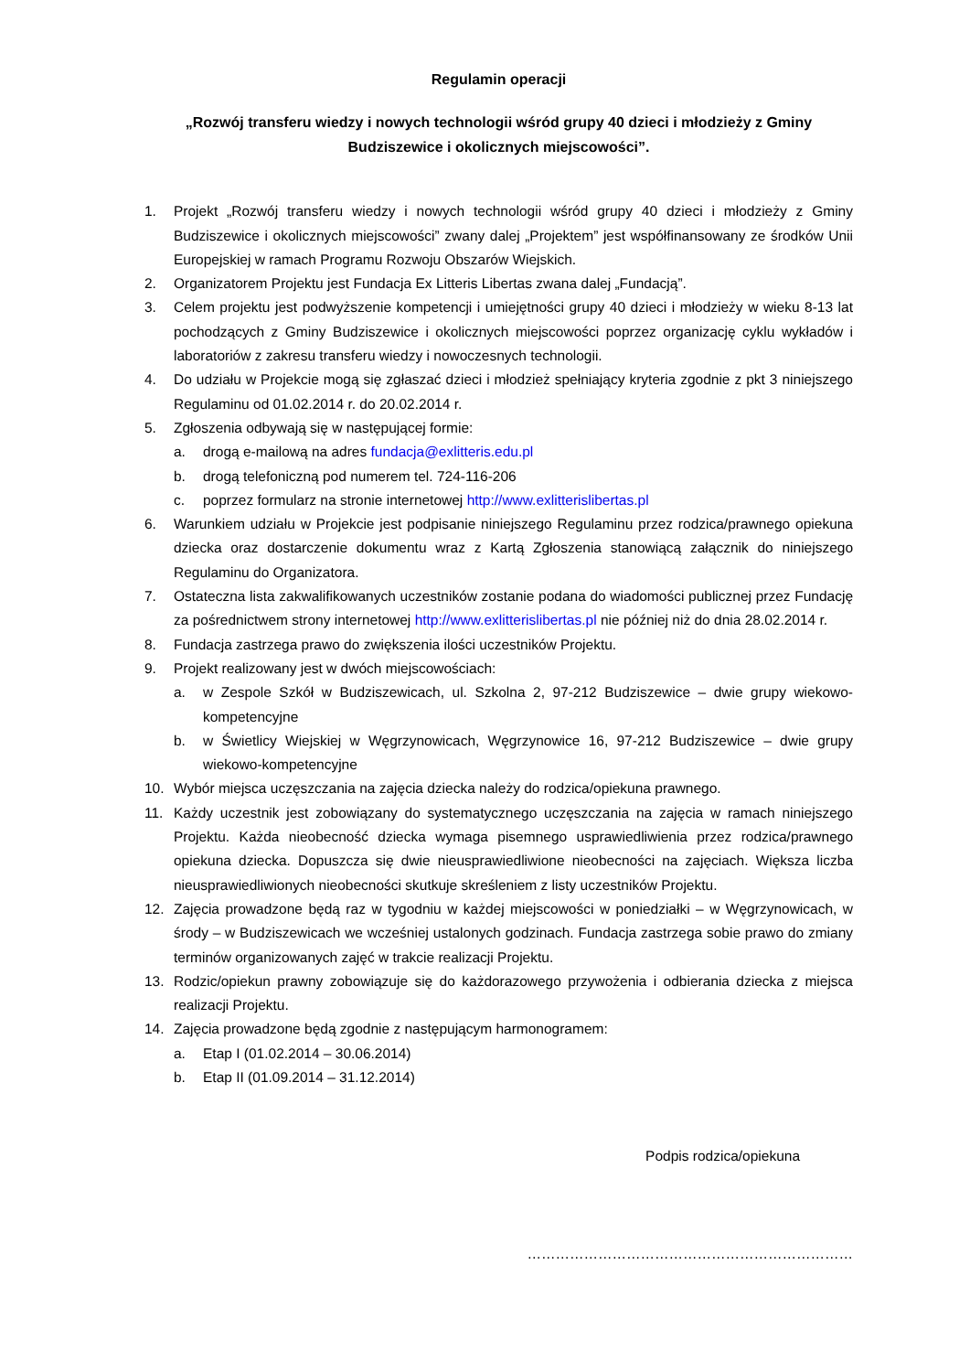Regulamin operacji
„Rozwój transferu wiedzy i nowych technologii wśród grupy 40 dzieci i młodzieży z Gminy Budziszewice i okolicznych miejscowości”.
1. Projekt „Rozwój transferu wiedzy i nowych technologii wśród grupy 40 dzieci i młodzieży z Gminy Budziszewice i okolicznych miejscowości” zwany dalej „Projektem” jest współfinansowany ze środków Unii Europejskiej w ramach Programu Rozwoju Obszarów Wiejskich.
2. Organizatorem Projektu jest Fundacja Ex Litteris Libertas zwana dalej „Fundacją”.
3. Celem projektu jest podwyższenie kompetencji i umiejętności grupy 40 dzieci i młodzieży w wieku 8-13 lat pochodzących z Gminy Budziszewice i okolicznych miejscowości poprzez organizację cyklu wykładów i laboratoriów z zakresu transferu wiedzy i nowoczesnych technologii.
4. Do udziału w Projekcie mogą się zgłaszać dzieci i młodzież spełniający kryteria zgodnie z pkt 3 niniejszego Regulaminu od 01.02.2014 r. do 20.02.2014 r.
5. Zgłoszenia odbywają się w następującej formie:
a. drogą e-mailową na adres fundacja@exlitteris.edu.pl
b. drogą telefoniczną pod numerem tel. 724-116-206
c. poprzez formularz na stronie internetowej http://www.exlitterislibertas.pl
6. Warunkiem udziału w Projekcie jest podpisanie niniejszego Regulaminu przez rodzica/prawnego opiekuna dziecka oraz dostarczenie dokumentu wraz z Kartą Zgłoszenia stanowiącą załącznik do niniejszego Regulaminu do Organizatora.
7. Ostateczna lista zakwalifikowanych uczestników zostanie podana do wiadomości publicznej przez Fundację za pośrednictwem strony internetowej http://www.exlitterislibertas.pl nie później niż do dnia 28.02.2014 r.
8. Fundacja zastrzega prawo do zwiększenia ilości uczestników Projektu.
9. Projekt realizowany jest w dwóch miejscowościach:
a. w Zespole Szkół w Budziszewicach, ul. Szkolna 2, 97-212 Budziszewice – dwie grupy wiekowo-kompetencyjne
b. w Świetlicy Wiejskiej w Węgrzynowicach, Węgrzynowice 16, 97-212 Budziszewice – dwie grupy wiekowo-kompetencyjne
10. Wybór miejsca uczęszczania na zajęcia dziecka należy do rodzica/opiekuna prawnego.
11. Każdy uczestnik jest zobowiązany do systematycznego uczęszczania na zajęcia w ramach niniejszego Projektu. Każda nieobecność dziecka wymaga pisemnego usprawiedliwienia przez rodzica/prawnego opiekuna dziecka. Dopuszcza się dwie nieusprawiedliwione nieobecności na zajęciach. Większa liczba nieusprawiedliwionych nieobecności skutkuje skreśleniem z listy uczestników Projektu.
12. Zajęcia prowadzone będą raz w tygodniu w każdej miejscowości w poniedziałki – w Węgrzynowicach, w środy – w Budziszewicach we wcześniej ustalonych godzinach. Fundacja zastrzega sobie prawo do zmiany terminów organizowanych zajęć w trakcie realizacji Projektu.
13. Rodzic/opiekun prawny zobowiązuje się do każdorazowego przywożenia i odbierania dziecka z miejsca realizacji Projektu.
14. Zajęcia prowadzone będą zgodnie z następującym harmonogramem:
a. Etap I (01.02.2014 – 30.06.2014)
b. Etap II (01.09.2014 – 31.12.2014)
Podpis rodzica/opiekuna
……………………………………………………………